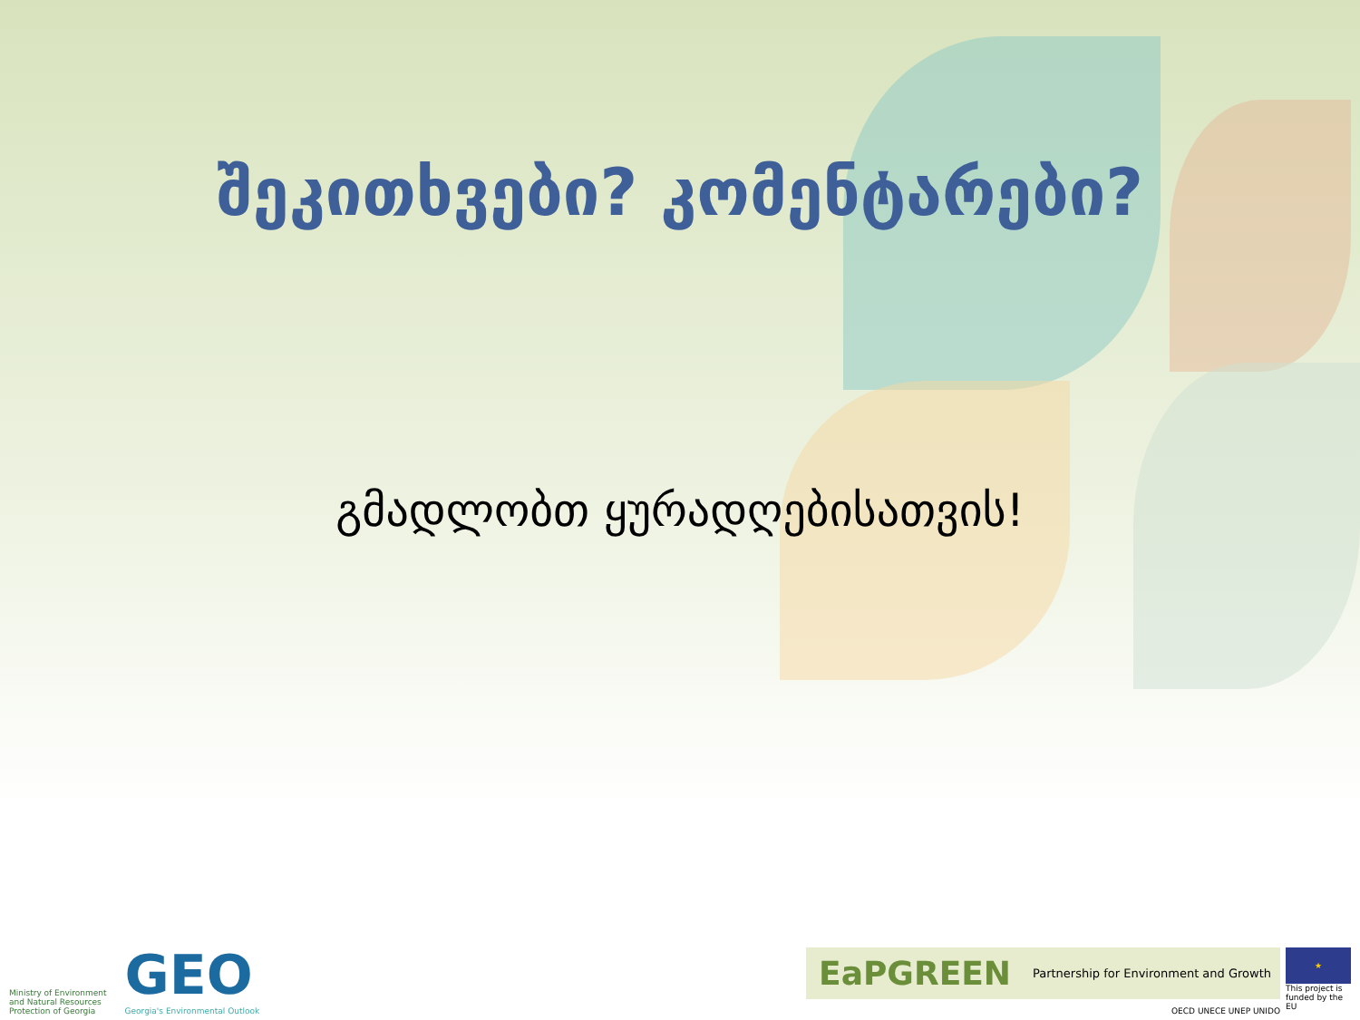შეკითხვები? კომენტარები?
გმადლობთ ყურადღებისათვის!
Ministry of Environment
and Natural Resources
Protection of Georgia
GEO
Georgia's Environmental Outlook
EaPGREEN Partnership for Environment and Growth
OECD UNECE UNEP UNIDO
★
This project is funded by the EU